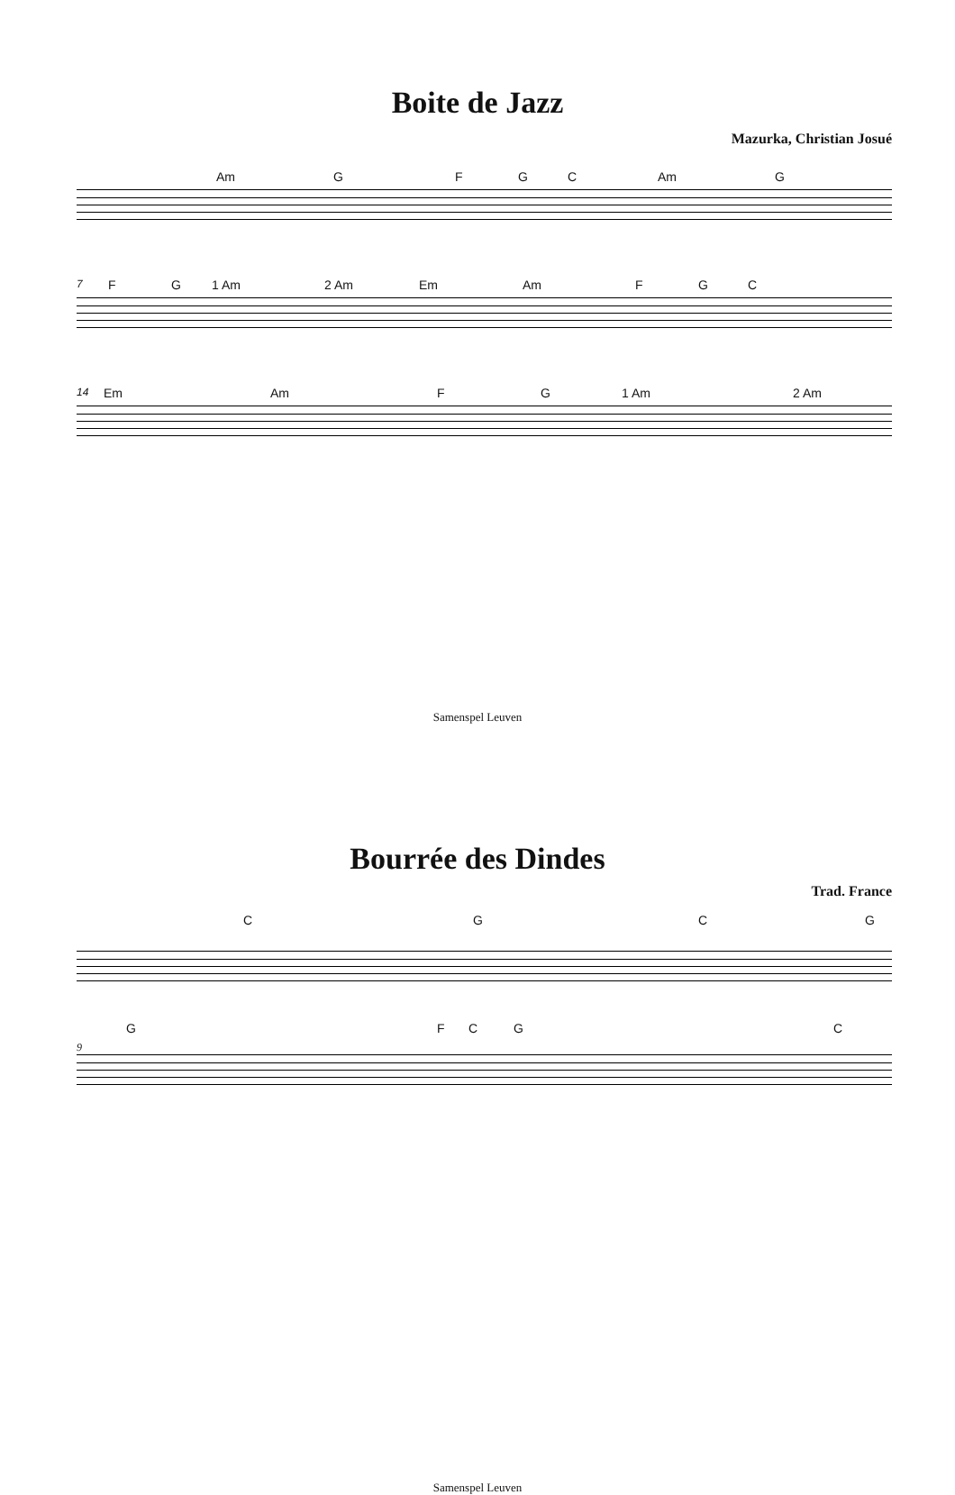Boite de Jazz
Mazurka, Christian Josué
Am GFGC Am G
7 FG 1 Am 2 Am Em Am FGC
14 Em Am FG 1 Am 2 Am
Samenspel Leuven
Bourrée des Dindes
Trad. France
CGCG
GFCGC
9
Samenspel Leuven